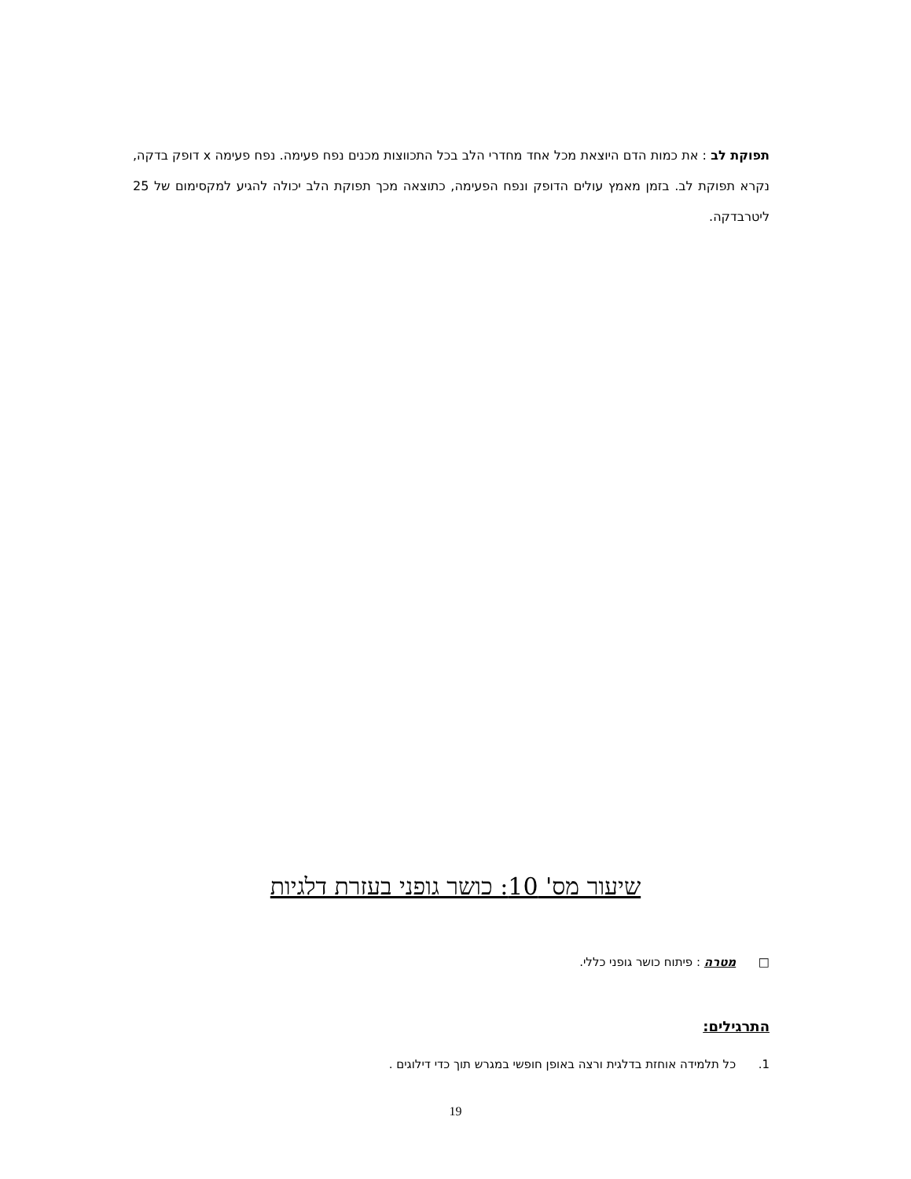תפוקת לב : את כמות הדם היוצאת מכל אחד מחדרי הלב בכל התכווצות מכנים נפח פעימה. נפח פעימה x דופק בדקה, נקרא תפוקת לב. בזמן מאמץ עולים הדופק ונפח הפעימה, כתוצאה מכך תפוקת הלב יכולה להגיע למקסימום של 25 ליטרבדקה.
שיעור מס' 10: כושר גופני בעזרת דלגיות
□ מטרה : פיתוח כושר גופני כללי.
התרגילים:
1. כל תלמידה אוחזת בדלגית ורצה באופן חופשי במגרש תוך כדי דילוגים .
19